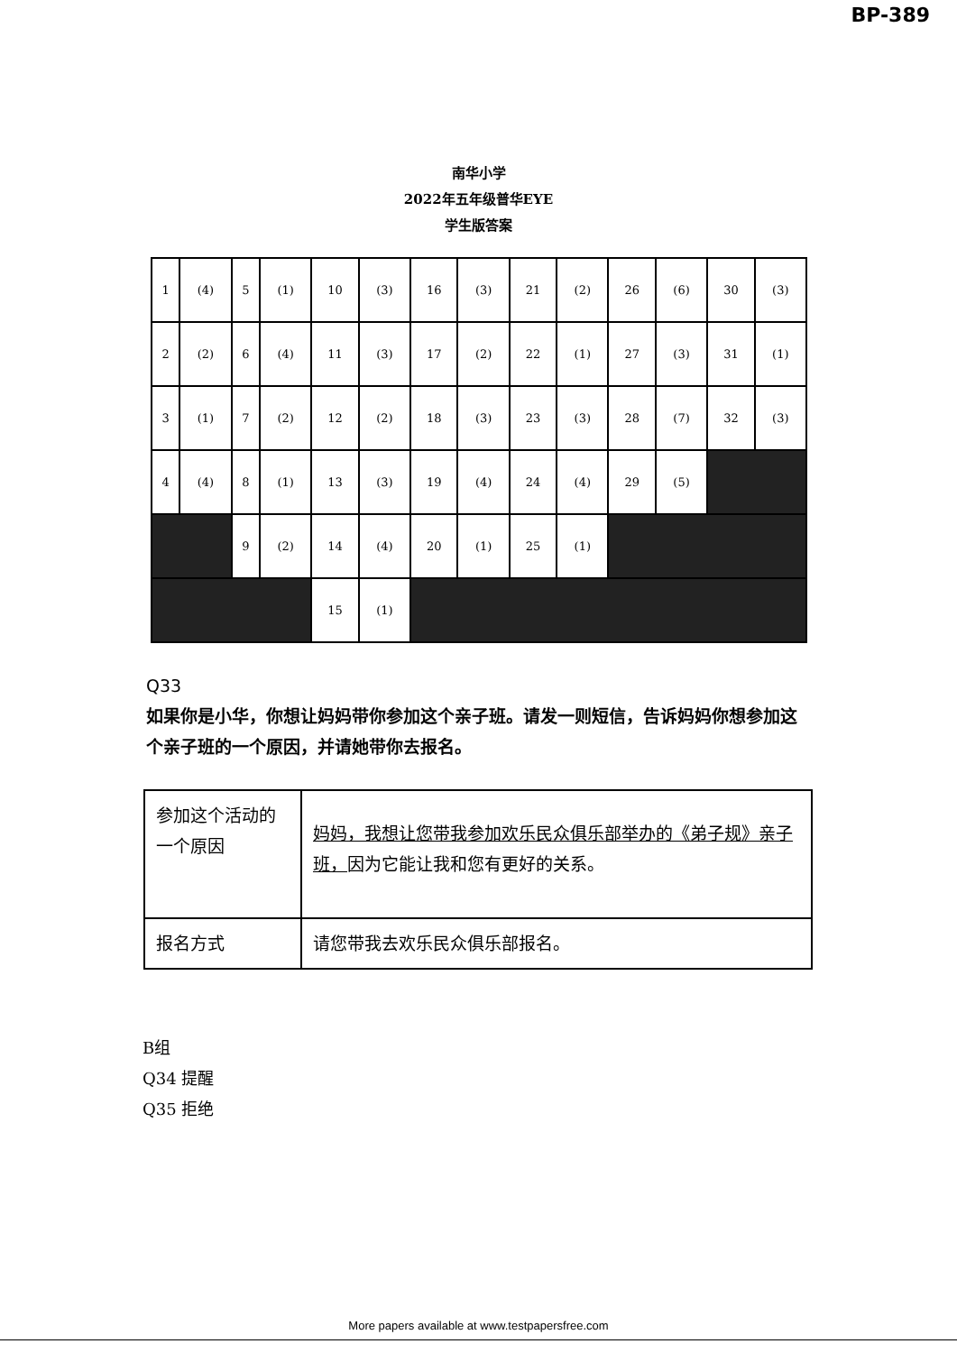BP-389
南华小学
2022年五年级普华EYE
学生版答案
| 1 | (4) | 5 | (1) | 10 | (3) | 16 | (3) | 21 | (2) | 26 | (6) | 30 | (3) |
| 2 | (2) | 6 | (4) | 11 | (3) | 17 | (2) | 22 | (1) | 27 | (3) | 31 | (1) |
| 3 | (1) | 7 | (2) | 12 | (2) | 18 | (3) | 23 | (3) | 28 | (7) | 32 | (3) |
| 4 | (4) | 8 | (1) | 13 | (3) | 19 | (4) | 24 | (4) | 29 | (5) | | |
| | | 9 | (2) | 14 | (4) | 20 | (1) | 25 | (1) | | | | |
| | | | | 15 | (1) | | | | | | | | |
Q33
如果你是小华，你想让妈妈带你参加这个亲子班。请发一则短信，告诉妈妈你想参加这个亲子班的一个原因，并请她带你去报名。
| 参加这个活动的一个原因 | 妈妈，我想让您带我参加欢乐民众俱乐部举办的《弟子规》亲子班， 因为它能让我和您有更好的关系。 |
| 报名方式 | 请您带我去欢乐民众俱乐部报名。 |
B组
Q34 提醒
Q35 拒绝
More papers available at www.testpapersfree.com